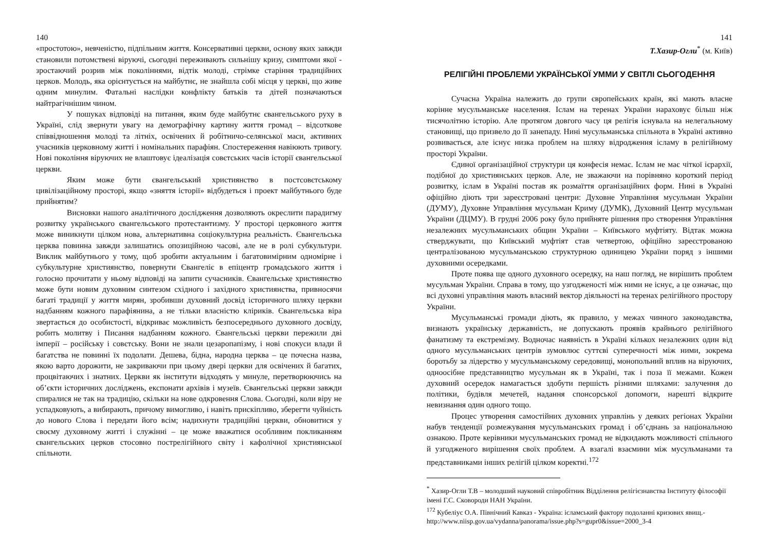140
«простотою», невченістю, підпільним життя. Консервативні церкви, основу яких завжди становили потомствені віруючі, сьогодні переживають сильнішу кризу, симптоми якої - зростаючий розрив між поколіннями, відтік молоді, стрімке старіння традиційних церков. Молодь, яка орієнтується на майбутнє, не знайшла собі місця у церкві, що живе одним минулим. Фатальні наслідки конфлікту батьків та дітей позначаються найтрагічнішим чином.
У пошуках відповіді на питання, яким буде майбутнє євангельського руху в Україні, слід звернути увагу на демографічну картину життя громад – відсоткове співвідношення молоді та літніх, освічених й робітничо-селянської маси, активних учасників церковному житті і номінальних парафіян. Спостереження навіюють тривогу. Нові покоління віруючих не влаштовує ідеалізація совєтських часів історії євангельської церкви.
Яким може бути євангельський християнство в постсовєтському цивілізаційному просторі, якщо «зняття історії» відбудеться і проект майбутнього буде прийнятим?
Висновки нашого аналітичного дослідження дозволяють окреслити парадигму розвитку українського євангельського протестантизму. У просторі церковного життя може виникнути цілком нова, альтернативна соціокультурна реальність. Євангельська церква повинна завжди залишатись опозиційною часові, але не в ролі субкультури. Виклик майбутнього у тому, щоб зробити актуальним і багатовимірним одномірне і субкультурне християнство, повернути Євангеліє в епіцентр громадського життя і голосно прочитати у ньому відповіді на запити сучасників. Євангельське християнство може бути новим духовним синтезом східного і західного християнства, привносячи багаті традиції у життя мирян, зробивши духовний досвід історичного шляху церкви надбанням кожного парафіянина, а не тільки власністю кліриків. Євангельська віра звертається до особистості, відкриває можливість безпосереднього духовного досвіду, робить молитву і Писання надбанням кожного. Євангельські церкви пережили дві імперії – російську і совєтську. Вони не знали цезаропапізму, і нові спокуси влади й багатства не повинні їх подолати. Дешева, бідна, народна церква – це почесна назва, якою варто дорожити, не закриваючи при цьому двері церкви для освічених й багатих, процвітаючих і знатних. Церкви як інститути відходять у минуле, перетворюючись на об’єкти історичних досліджень, експонати архівів і музеїв. Євангельські церкви завжди спиралися не так на традицію, скільки на нове одкровення Слова. Сьогодні, коли віру не успадковують, а вибирають, причому вимогливо, і навіть прискіпливо, зберегти чуйність до нового Слова і передати його всім; надихнути традиційні церкви, обновитися у своєму духовному житті і служінні – це може вважатися особливим покликанням євангельських церков стосовно пострелігійного світу і кафолічної християнської спільноти.
141
Т.Хазир-Огли<sup>*</sup> (м. Київ)
РЕЛІГІЙНІ ПРОБЛЕМИ УКРАЇНСЬКОЇ УММИ У СВІТЛІ СЬОГОДЕННЯ
Сучасна Україна належить до групи європейських країн, які мають власне корінне мусульманське населення. Іслам на теренах України нараховує більш ніж тисячолітню історію. Але протягом довгого часу ця релігія існувала на нелегальному становищі, що призвело до її занепаду. Нині мусульманська спільнота в Україні активно розвивається, але існує низка проблем на шляху відродження ісламу в релігійному просторі України.
Єдиної організаційної структури ця конфесія немає. Іслам не має чіткої ієрархії, подібної до християнських церков. Але, не зважаючи на порівняно короткий період розвитку, іслам в Україні постав як розмаїття організаційних форм. Нині в Україні офіційно діють три зареєстровані центри: Духовне Управління мусульман України (ДУМУ), Духовне Управління мусульман Криму (ДУМК), Духовний Центр мусульман України (ДЦМУ). В грудні 2006 року було прийняте рішення про створення Управління незалежних мусульманських общин України – Київського муфтіяту. Відтак можна стверджувати, що Київський муфтіят став четвертою, офіційно зареєстрованою централізованою мусульманською структурною одиницею України поряд з іншими духовними осередками.
Проте поява ще одного духовного осередку, на наш погляд, не вирішить проблем мусульман України. Справа в тому, що узгодженості між ними не існує, а це означає, що всі духовні управління мають власний вектор діяльності на теренах релігійного простору України.
Мусульманські громади діють, як правило, у межах чинного законодавства, визнають українську державність, не допускають проявів крайнього релігійного фанатизму та екстремізму. Водночас наявність в Україні кількох незалежних один від одного мусульманських центрів зумовлює суттєві суперечності між ними, зокрема боротьбу за лідерство у мусульманському середовищі, монопольний вплив на віруючих, одноосібне представництво мусульман як в Україні, так і поза її межами. Кожен духовний осередок намагається здобути першість різними шляхами: залучення до політики, будівля мечетей, надання спонсорської допомоги, нарешті відкрите невизнання один одного тощо.
Процес утворення самостійних духовних управлінь у деяких регіонах України набув тенденції розмежування мусульманських громад і об’єднань за національною ознакою. Проте керівники мусульманських громад не відкидають можливості спільного й узгодженого вирішення своїх проблем. А взагалі взаємини між мусульманами та представниками інших релігій цілком коректні.<sup>172</sup>
<sup>*</sup> Хазир-Огли Т.В – молодший науковий співробітник Відділення релігієзнавства Інституту філософії імені Г.С. Сковороди НАН України.
<sup>172</sup> Кубеліус О.А. Північний Кавказ - Україна: ісламський фактору подоланні кризових явищ.- http://www.niisp.gov.ua/vydanna/panorama/issue.php?s=gupr0&issue=2000_3-4